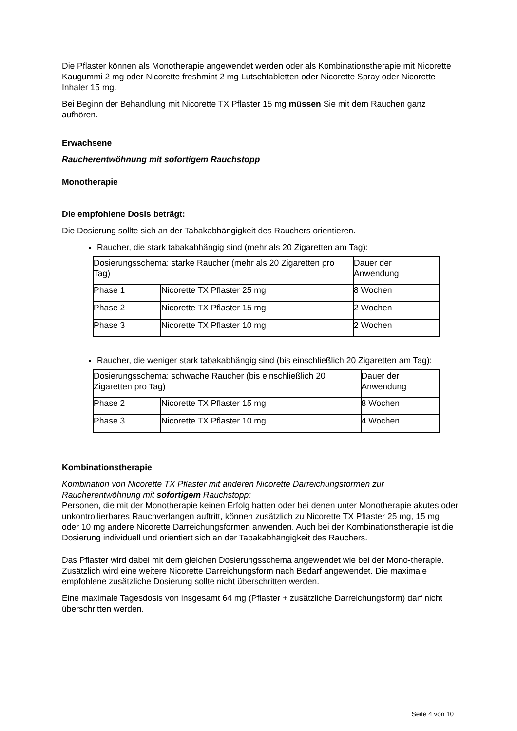Die Pflaster können als Monotherapie angewendet werden oder als Kombinationstherapie mit Nicorette Kaugummi 2 mg oder Nicorette freshmint 2 mg Lutschtabletten oder Nicorette Spray oder Nicorette Inhaler 15 mg.
Bei Beginn der Behandlung mit Nicorette TX Pflaster 15 mg müssen Sie mit dem Rauchen ganz aufhören.
Erwachsene
Raucherentwöhnung mit sofortigem Rauchstopp
Monotherapie
Die empfohlene Dosis beträgt:
Die Dosierung sollte sich an der Tabakabhängigkeit des Rauchers orientieren.
Raucher, die stark tabakabhängig sind (mehr als 20 Zigaretten am Tag):
| Dosierungsschema: starke Raucher (mehr als 20 Zigaretten pro Tag) | | Dauer der Anwendung |
| Phase 1 | Nicorette TX Pflaster 25 mg | 8 Wochen |
| Phase 2 | Nicorette TX Pflaster 15 mg | 2 Wochen |
| Phase 3 | Nicorette TX Pflaster 10 mg | 2 Wochen |
Raucher, die weniger stark tabakabhängig sind (bis einschließlich 20 Zigaretten am Tag):
| Dosierungsschema: schwache Raucher (bis einschließlich 20 Zigaretten pro Tag) | | Dauer der Anwendung |
| Phase 2 | Nicorette TX Pflaster 15 mg | 8 Wochen |
| Phase 3 | Nicorette TX Pflaster 10 mg | 4 Wochen |
Kombinationstherapie
Kombination von Nicorette TX Pflaster mit anderen Nicorette Darreichungsformen zur Raucherentwöhnung mit sofortigem Rauchstopp:
Personen, die mit der Monotherapie keinen Erfolg hatten oder bei denen unter Monotherapie akutes oder unkontrollierbares Rauchverlangen auftritt, können zusätzlich zu Nicorette TX Pflaster 25 mg, 15 mg oder 10 mg andere Nicorette Darreichungsformen anwenden. Auch bei der Kombinationstherapie ist die Dosierung individuell und orientiert sich an der Tabakabhängigkeit des Rauchers.
Das Pflaster wird dabei mit dem gleichen Dosierungsschema angewendet wie bei der Mono-therapie. Zusätzlich wird eine weitere Nicorette Darreichungsform nach Bedarf angewendet. Die maximale empfohlene zusätzliche Dosierung sollte nicht überschritten werden.
Eine maximale Tagesdosis von insgesamt 64 mg (Pflaster + zusätzliche Darreichungsform) darf nicht überschritten werden.
Seite 4 von 10